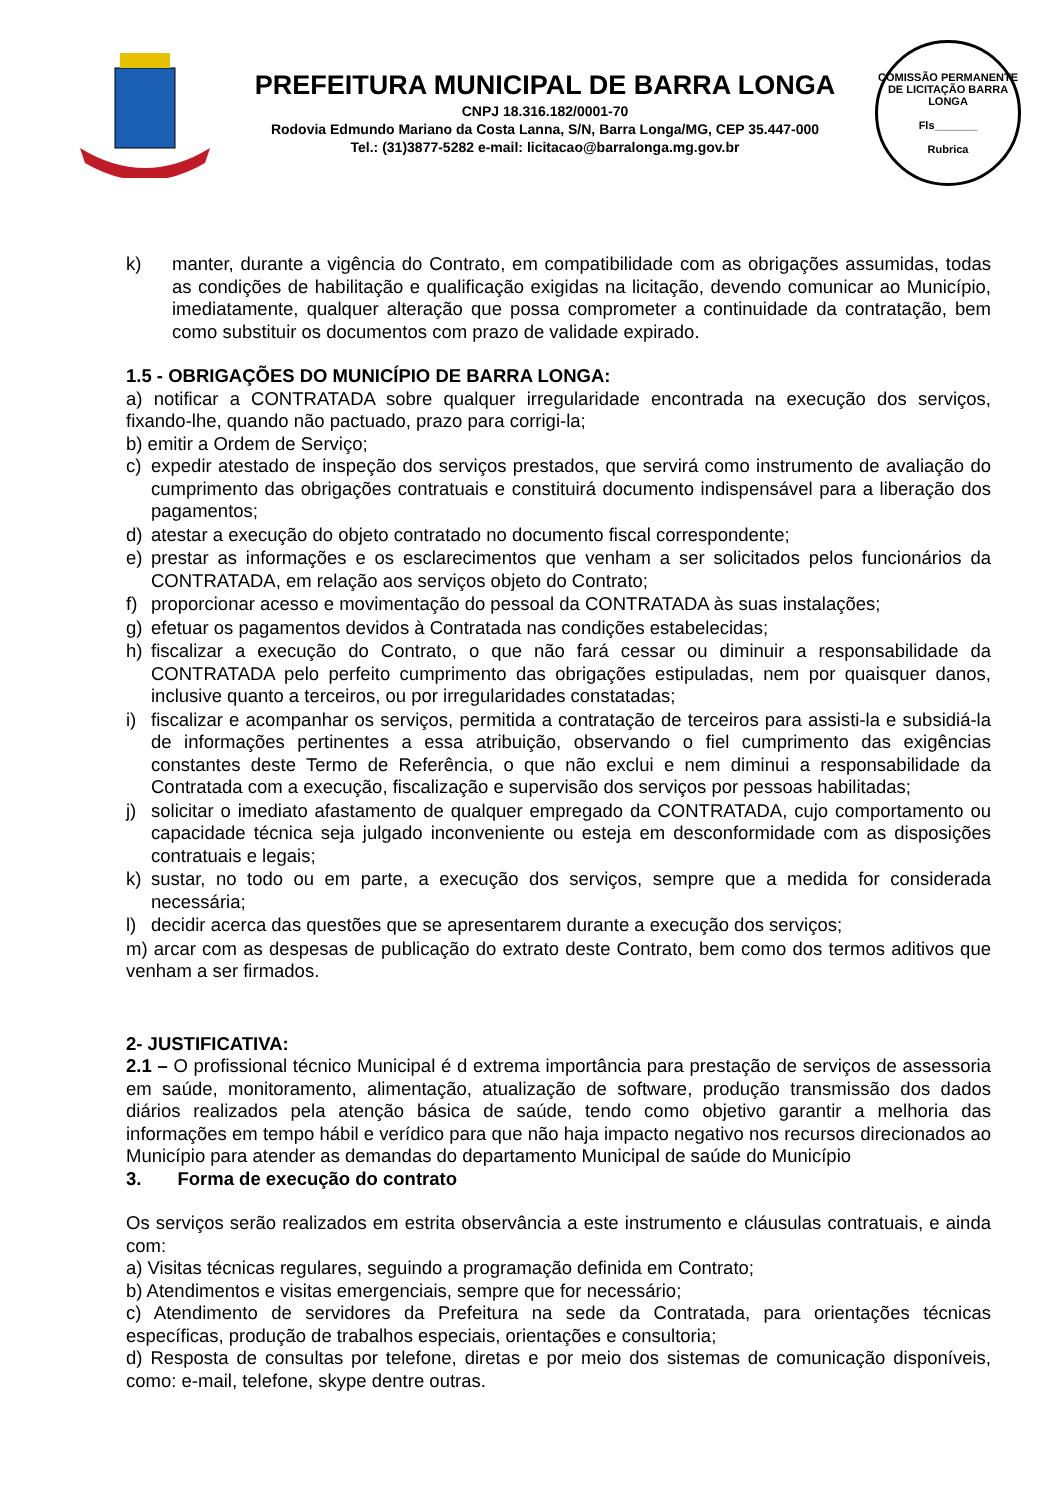PREFEITURA MUNICIPAL DE BARRA LONGA
CNPJ 18.316.182/0001-70
Rodovia Edmundo Mariano da Costa Lanna, S/N, Barra Longa/MG, CEP 35.447-000
Tel.: (31)3877-5282 e-mail: licitacao@barralonga.mg.gov.br
COMISSÃO PERMANENTE DE LICITAÇÃO BARRA LONGA
Fls_______
Rubrica
k) manter, durante a vigência do Contrato, em compatibilidade com as obrigações assumidas, todas as condições de habilitação e qualificação exigidas na licitação, devendo comunicar ao Município, imediatamente, qualquer alteração que possa comprometer a continuidade da contratação, bem como substituir os documentos com prazo de validade expirado.
1.5 - OBRIGAÇÕES DO MUNICÍPIO DE BARRA LONGA:
a) notificar a CONTRATADA sobre qualquer irregularidade encontrada na execução dos serviços, fixando-lhe, quando não pactuado, prazo para corrigi-la;
b) emitir a Ordem de Serviço;
c) expedir atestado de inspeção dos serviços prestados, que servirá como instrumento de avaliação do cumprimento das obrigações contratuais e constituirá documento indispensável para a liberação dos pagamentos;
d) atestar a execução do objeto contratado no documento fiscal correspondente;
e) prestar as informações e os esclarecimentos que venham a ser solicitados pelos funcionários da CONTRATADA, em relação aos serviços objeto do Contrato;
f) proporcionar acesso e movimentação do pessoal da CONTRATADA às suas instalações;
g) efetuar os pagamentos devidos à Contratada nas condições estabelecidas;
h) fiscalizar a execução do Contrato, o que não fará cessar ou diminuir a responsabilidade da CONTRATADA pelo perfeito cumprimento das obrigações estipuladas, nem por quaisquer danos, inclusive quanto a terceiros, ou por irregularidades constatadas;
i) fiscalizar e acompanhar os serviços, permitida a contratação de terceiros para assisti-la e subsidiá-la de informações pertinentes a essa atribuição, observando o fiel cumprimento das exigências constantes deste Termo de Referência, o que não exclui e nem diminui a responsabilidade da Contratada com a execução, fiscalização e supervisão dos serviços por pessoas habilitadas;
j) solicitar o imediato afastamento de qualquer empregado da CONTRATADA, cujo comportamento ou capacidade técnica seja julgado inconveniente ou esteja em desconformidade com as disposições contratuais e legais;
k) sustar, no todo ou em parte, a execução dos serviços, sempre que a medida for considerada necessária;
l) decidir acerca das questões que se apresentarem durante a execução dos serviços;
m) arcar com as despesas de publicação do extrato deste Contrato, bem como dos termos aditivos que venham a ser firmados.
2- JUSTIFICATIVA:
2.1 – O profissional técnico Municipal é d extrema importância para prestação de serviços de assessoria em saúde, monitoramento, alimentação, atualização de software, produção transmissão dos dados diários realizados pela atenção básica de saúde, tendo como objetivo garantir a melhoria das informações em tempo hábil e verídico para que não haja impacto negativo nos recursos direcionados ao Município para atender as demandas do departamento Municipal de saúde do Município
3. Forma de execução do contrato
Os serviços serão realizados em estrita observância a este instrumento e cláusulas contratuais, e ainda com:
a) Visitas técnicas regulares, seguindo a programação definida em Contrato;
b) Atendimentos e visitas emergenciais, sempre que for necessário;
c) Atendimento de servidores da Prefeitura na sede da Contratada, para orientações técnicas específicas, produção de trabalhos especiais, orientações e consultoria;
d) Resposta de consultas por telefone, diretas e por meio dos sistemas de comunicação disponíveis, como: e-mail, telefone, skype dentre outras.